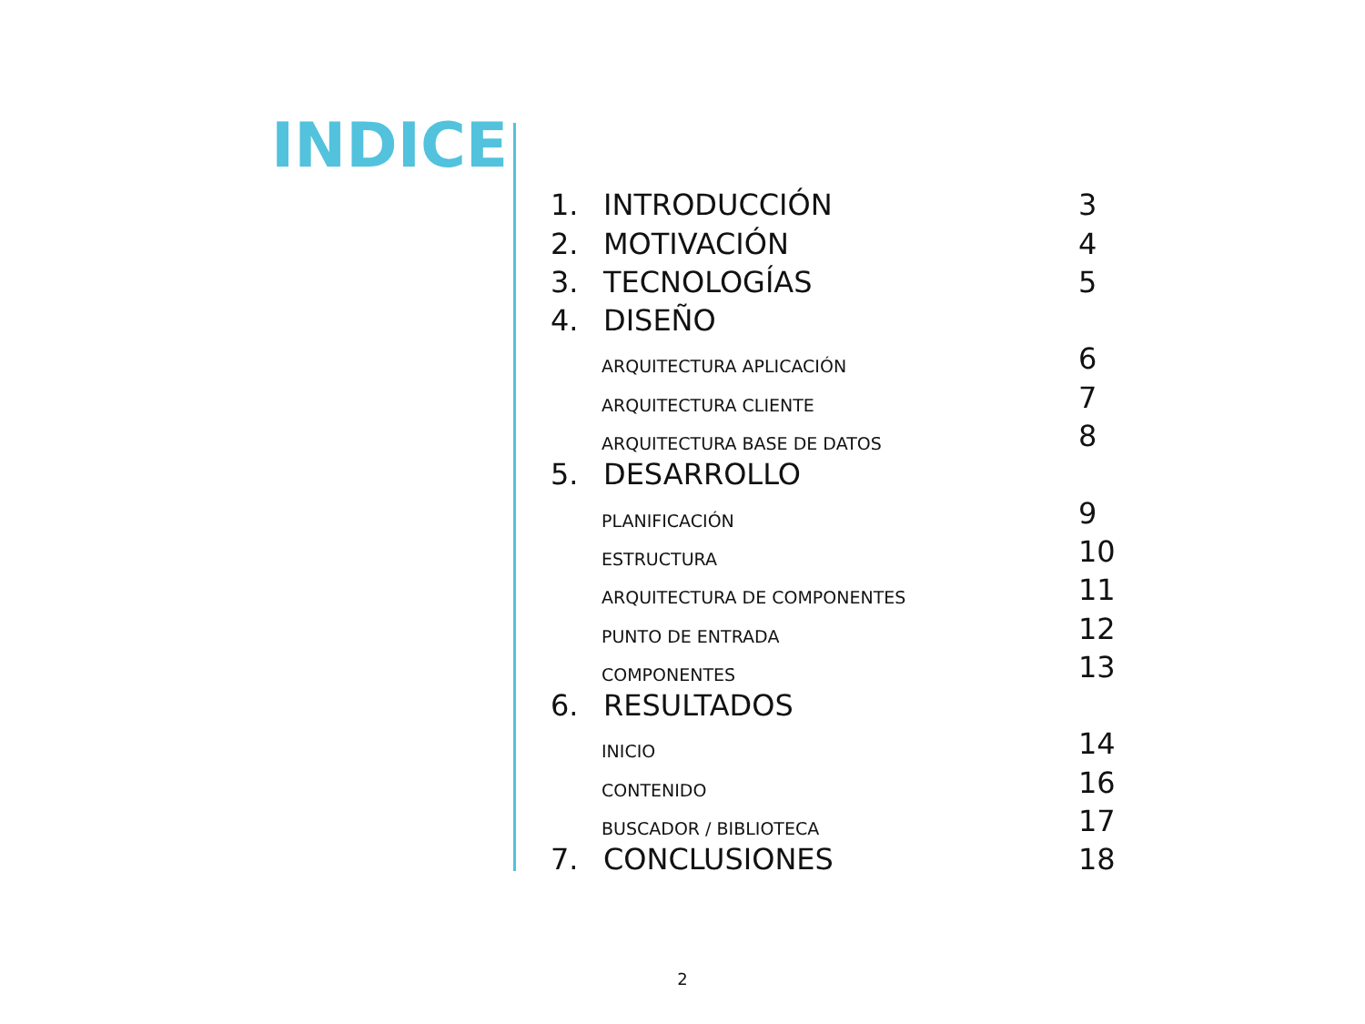INDICE
1. INTRODUCCIÓN 3
2. MOTIVACIÓN 4
3. TECNOLOGÍAS 5
4. DISEÑO
ARQUITECTURA APLICACIÓN 6
ARQUITECTURA CLIENTE 7
ARQUITECTURA BASE DE DATOS 8
5. DESARROLLO
PLANIFICACIÓN 9
ESTRUCTURA 10
ARQUITECTURA DE COMPONENTES 11
PUNTO DE ENTRADA 12
COMPONENTES 13
6. RESULTADOS
INICIO 14
CONTENIDO 16
BUSCADOR / BIBLIOTECA 17
7. CONCLUSIONES 18
2